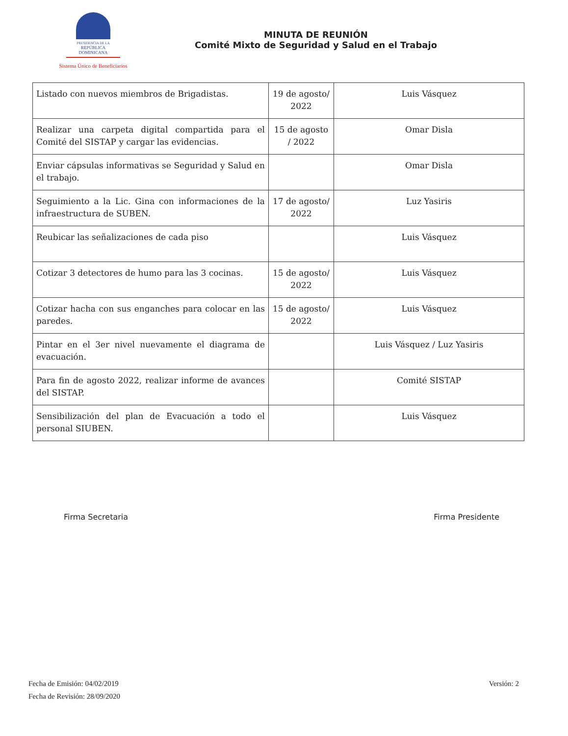PRESIDENCIA DE LA
REPÚBLICA DOMINICANA
Sistema Único de Beneficiarios
MINUTA DE REUNIÓN
Comité Mixto de Seguridad y Salud en el Trabajo
| Listado con nuevos miembros de Brigadistas. | 19 de agosto/ 2022 | Luis Vásquez |
| Realizar una carpeta digital compartida para el Comité del SISTAP y cargar las evidencias. | 15 de agosto / 2022 | Omar Disla |
| Enviar cápsulas informativas se Seguridad y Salud en el trabajo. | | Omar Disla |
| Seguimiento a la Lic. Gina con informaciones de la infraestructura de SUBEN. | 17 de agosto/ 2022 | Luz Yasiris |
| Reubicar las señalizaciones de cada piso | | Luis Vásquez |
| Cotizar 3 detectores de humo para las 3 cocinas. | 15 de agosto/ 2022 | Luis Vásquez |
| Cotizar hacha con sus enganches para colocar en las paredes. | 15 de agosto/ 2022 | Luis Vásquez |
| Pintar en el 3er nivel nuevamente el diagrama de evacuación. | | Luis Vásquez / Luz Yasiris |
| Para fin de agosto 2022, realizar informe de avances del SISTAP. | | Comité SISTAP |
| Sensibilización del plan de Evacuación a todo el personal SIUBEN. | | Luis Vásquez |
Firma Secretaria Firma Presidente
Fecha de Emisión: 04/02/2019
Fecha de Revisión: 28/09/2020
Versión: 2